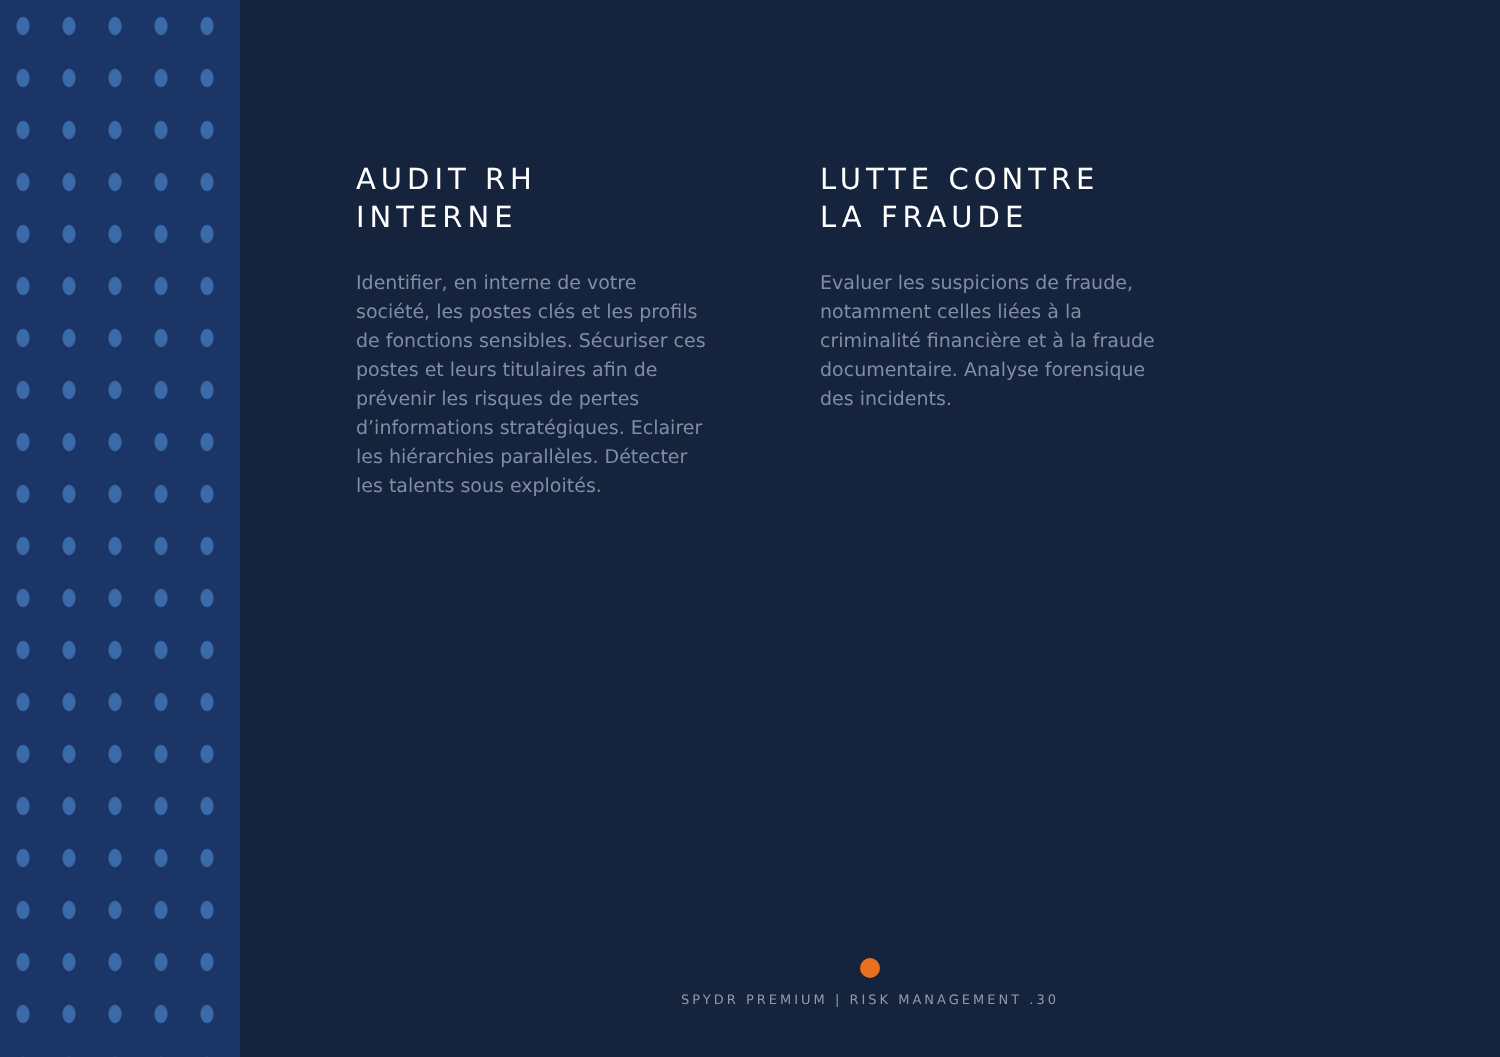AUDIT RH
INTERNE
Identifier, en interne de votre société, les postes clés et les profils de fonctions sensibles. Sécuriser ces postes et leurs titulaires afin de prévenir les risques de pertes d’informations stratégiques. Eclairer les hiérarchies parallèles. Détecter les talents sous exploités.
LUTTE CONTRE
LA FRAUDE
Evaluer les suspicions de fraude, notamment celles liées à la criminalité financière et à la fraude documentaire. Analyse forensique des incidents.
SPYDR PREMIUM | RISK MANAGEMENT .30